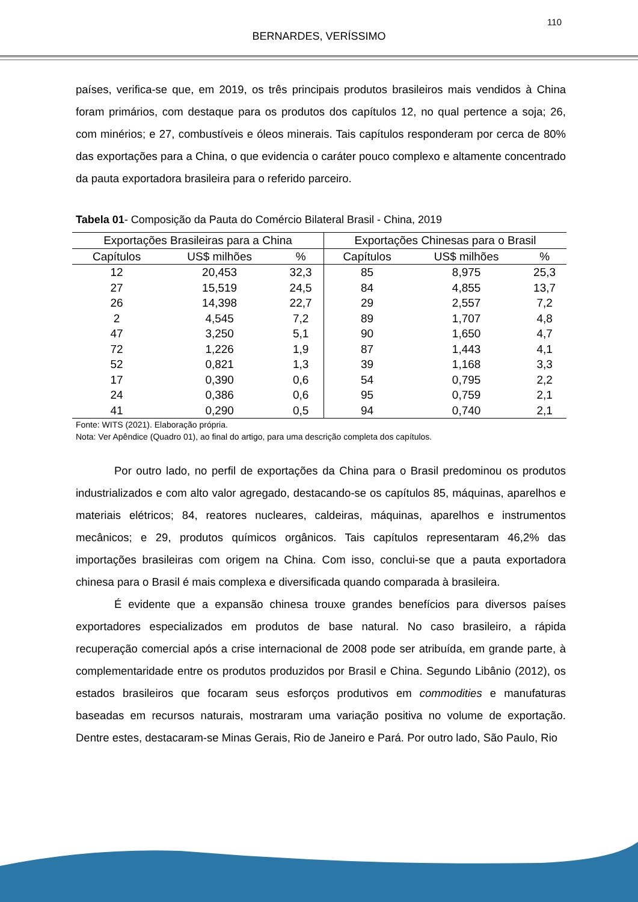110
BERNARDES, VERÍSSIMO
países, verifica-se que, em 2019, os três principais produtos brasileiros mais vendidos à China foram primários, com destaque para os produtos dos capítulos 12, no qual pertence a soja; 26, com minérios; e 27, combustíveis e óleos minerais. Tais capítulos responderam por cerca de 80% das exportações para a China, o que evidencia o caráter pouco complexo e altamente concentrado da pauta exportadora brasileira para o referido parceiro.
Tabela 01- Composição da Pauta do Comércio Bilateral Brasil - China, 2019
| Exportações Brasileiras para a China | | | Exportações Chinesas para o Brasil | | |
| --- | --- | --- | --- | --- | --- |
| Capítulos | US$ milhões | % | Capítulos | US$ milhões | % |
| 12 | 20,453 | 32,3 | 85 | 8,975 | 25,3 |
| 27 | 15,519 | 24,5 | 84 | 4,855 | 13,7 |
| 26 | 14,398 | 22,7 | 29 | 2,557 | 7,2 |
| 2 | 4,545 | 7,2 | 89 | 1,707 | 4,8 |
| 47 | 3,250 | 5,1 | 90 | 1,650 | 4,7 |
| 72 | 1,226 | 1,9 | 87 | 1,443 | 4,1 |
| 52 | 0,821 | 1,3 | 39 | 1,168 | 3,3 |
| 17 | 0,390 | 0,6 | 54 | 0,795 | 2,2 |
| 24 | 0,386 | 0,6 | 95 | 0,759 | 2,1 |
| 41 | 0,290 | 0,5 | 94 | 0,740 | 2,1 |
Fonte: WITS (2021). Elaboração própria.
Nota: Ver Apêndice (Quadro 01), ao final do artigo, para uma descrição completa dos capítulos.
Por outro lado, no perfil de exportações da China para o Brasil predominou os produtos industrializados e com alto valor agregado, destacando-se os capítulos 85, máquinas, aparelhos e materiais elétricos; 84, reatores nucleares, caldeiras, máquinas, aparelhos e instrumentos mecânicos; e 29, produtos químicos orgânicos. Tais capítulos representaram 46,2% das importações brasileiras com origem na China. Com isso, conclui-se que a pauta exportadora chinesa para o Brasil é mais complexa e diversificada quando comparada à brasileira.
É evidente que a expansão chinesa trouxe grandes benefícios para diversos países exportadores especializados em produtos de base natural. No caso brasileiro, a rápida recuperação comercial após a crise internacional de 2008 pode ser atribuída, em grande parte, à complementaridade entre os produtos produzidos por Brasil e China. Segundo Libânio (2012), os estados brasileiros que focaram seus esforços produtivos em commodities e manufaturas baseadas em recursos naturais, mostraram uma variação positiva no volume de exportação. Dentre estes, destacaram-se Minas Gerais, Rio de Janeiro e Pará. Por outro lado, São Paulo, Rio